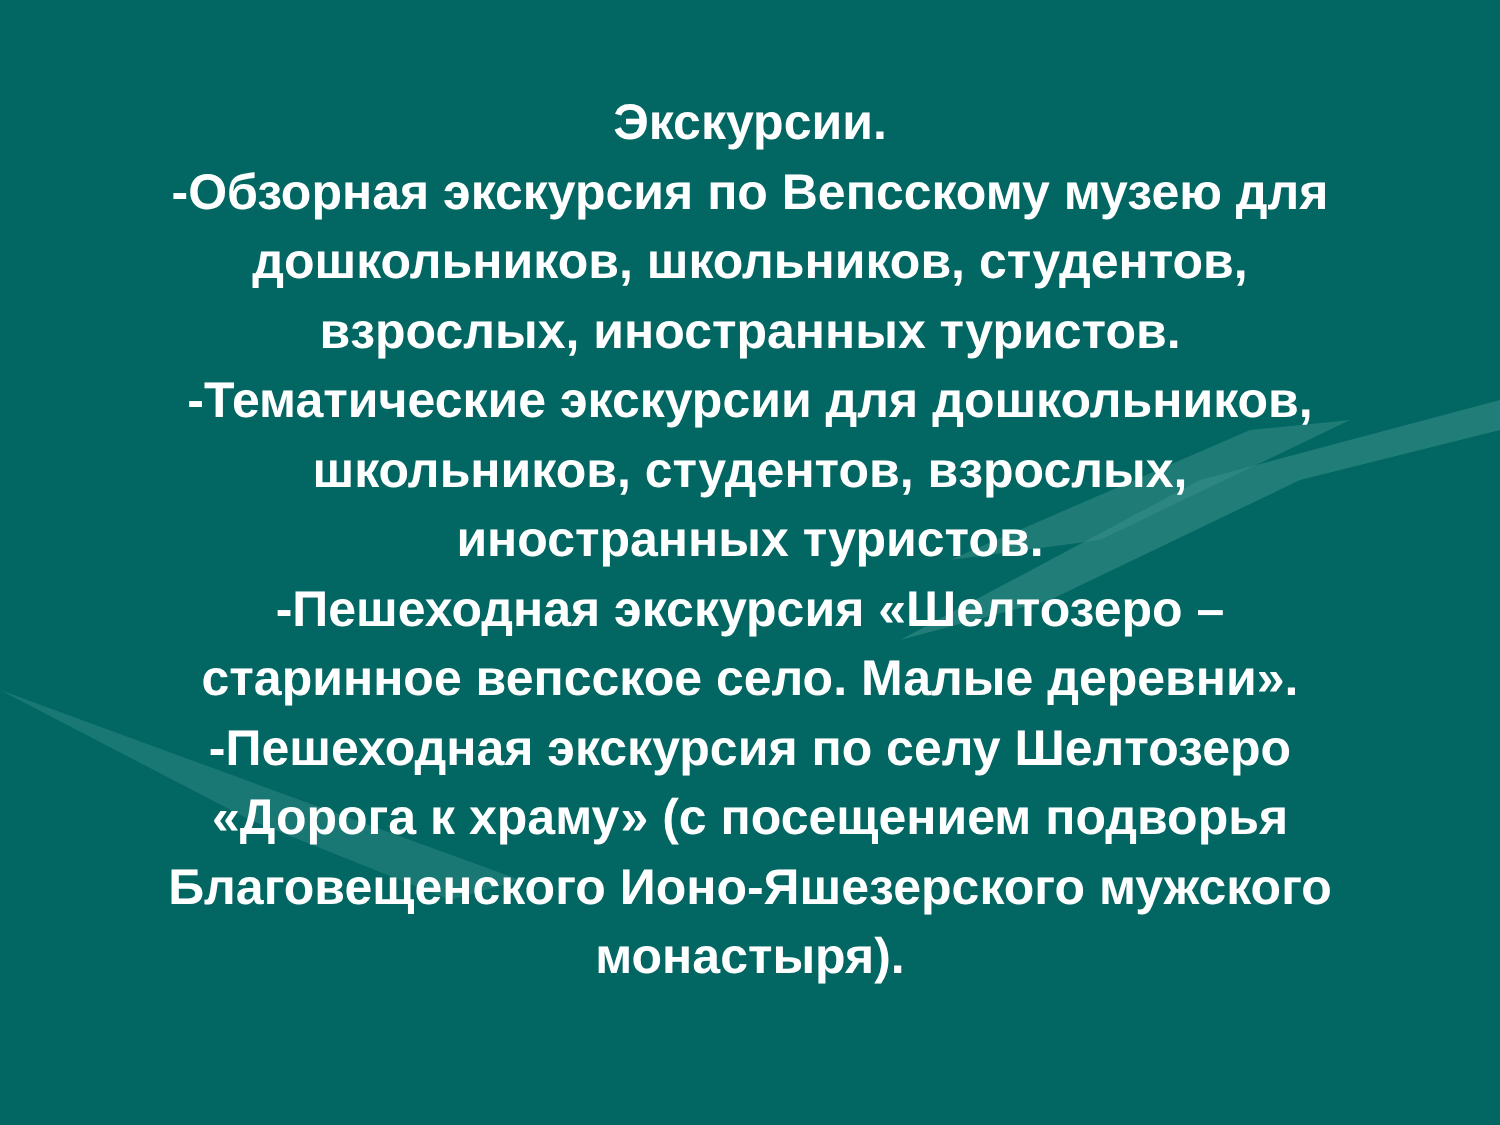Экскурсии.
-Обзорная экскурсия по Вепсскому музею для
дошкольников, школьников, студентов,
взрослых, иностранных туристов.
-Тематические экскурсии для дошкольников,
школьников, студентов, взрослых,
иностранных туристов.
-Пешеходная экскурсия «Шелтозеро –
старинное вепсское село. Малые деревни».
-Пешеходная экскурсия по селу Шелтозеро
«Дорога к храму» (с посещением подворья
Благовещенского Ионо-Яшезерского мужского
монастыря).